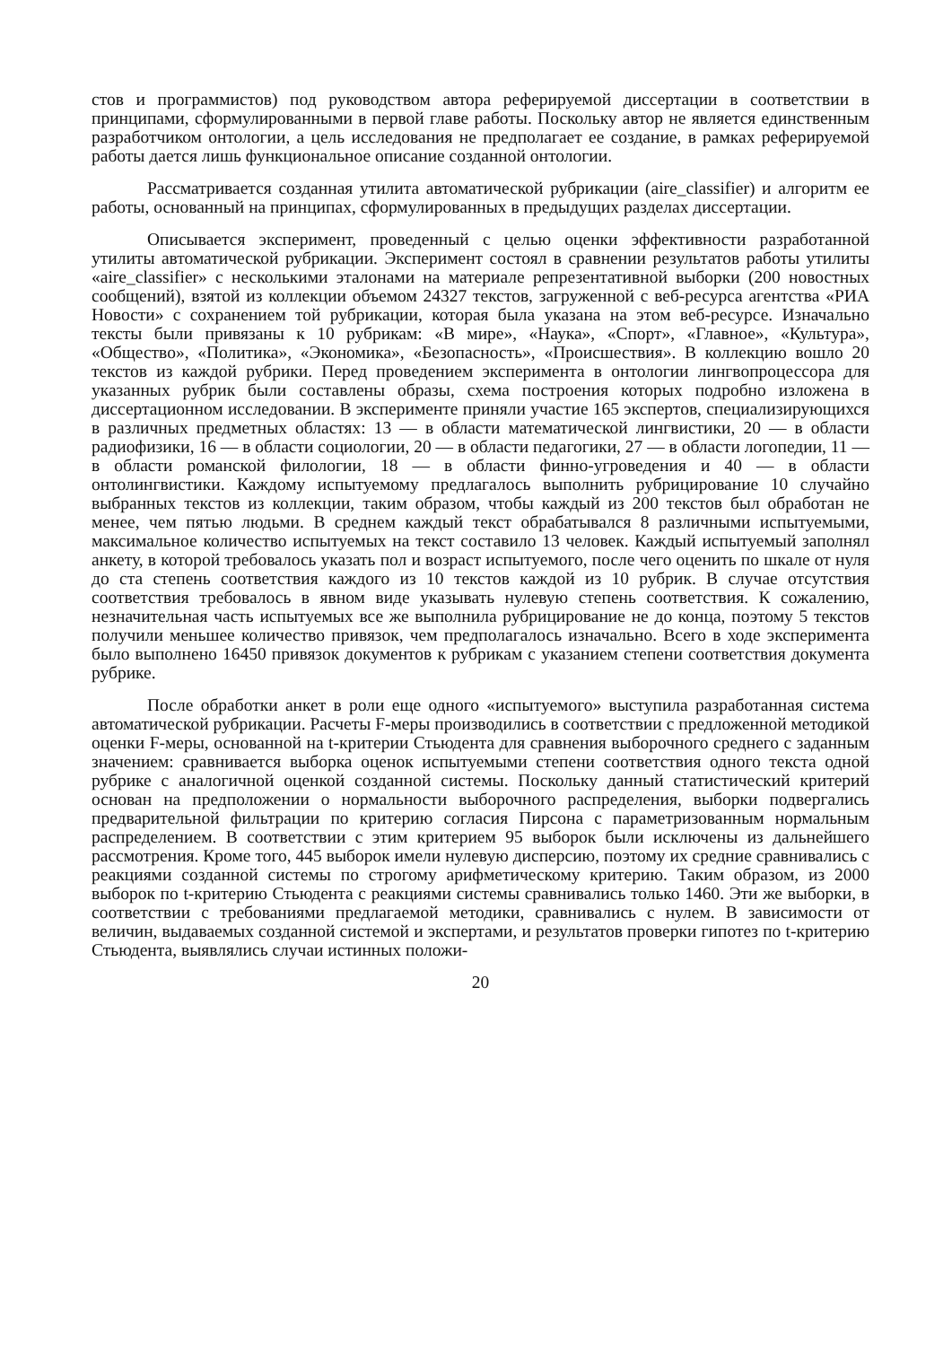стов и программистов) под руководством автора реферируемой диссертации в соответствии в принципами, сформулированными в первой главе работы. Поскольку автор не является единственным разработчиком онтологии, а цель исследования не предполагает ее создание, в рамках реферируемой работы дается лишь функциональное описание созданной онтологии.
Рассматривается созданная утилита автоматической рубрикации (aire_classifier) и алгоритм ее работы, основанный на принципах, сформулированных в предыдущих разделах диссертации.
Описывается эксперимент, проведенный с целью оценки эффективности разработанной утилиты автоматической рубрикации. Эксперимент состоял в сравнении результатов работы утилиты «aire_classifier» с несколькими эталонами на материале репрезентативной выборки (200 новостных сообщений), взятой из коллекции объемом 24327 текстов, загруженной с веб-ресурса агентства «РИА Новости» с сохранением той рубрикации, которая была указана на этом веб-ресурсе. Изначально тексты были привязаны к 10 рубрикам: «В мире», «Наука», «Спорт», «Главное», «Культура», «Общество», «Политика», «Экономика», «Безопасность», «Происшествия». В коллекцию вошло 20 текстов из каждой рубрики. Перед проведением эксперимента в онтологии лингвопроцессора для указанных рубрик были составлены образы, схема построения которых подробно изложена в диссертационном исследовании. В эксперименте приняли участие 165 экспертов, специализирующихся в различных предметных областях: 13 — в области математической лингвистики, 20 — в области радиофизики, 16 — в области социологии, 20 — в области педагогики, 27 — в области логопедии, 11 — в области романской филологии, 18 — в области финно-угроведения и 40 — в области онтолингвистики. Каждому испытуемому предлагалось выполнить рубрицирование 10 случайно выбранных текстов из коллекции, таким образом, чтобы каждый из 200 текстов был обработан не менее, чем пятью людьми. В среднем каждый текст обрабатывался 8 различными испытуемыми, максимальное количество испытуемых на текст составило 13 человек. Каждый испытуемый заполнял анкету, в которой требовалось указать пол и возраст испытуемого, после чего оценить по шкале от нуля до ста степень соответствия каждого из 10 текстов каждой из 10 рубрик. В случае отсутствия соответствия требовалось в явном виде указывать нулевую степень соответствия. К сожалению, незначительная часть испытуемых все же выполнила рубрицирование не до конца, поэтому 5 текстов получили меньшее количество привязок, чем предполагалось изначально. Всего в ходе эксперимента было выполнено 16450 привязок документов к рубрикам с указанием степени соответствия документа рубрике.
После обработки анкет в роли еще одного «испытуемого» выступила разработанная система автоматической рубрикации. Расчеты F-меры производились в соответствии с предложенной методикой оценки F-меры, основанной на t-критерии Стьюдента для сравнения выборочного среднего с заданным значением: сравнивается выборка оценок испытуемыми степени соответствия одного текста одной рубрике с аналогичной оценкой созданной системы. Поскольку данный статистический критерий основан на предположении о нормальности выборочного распределения, выборки подвергались предварительной фильтрации по критерию согласия Пирсона с параметризованным нормальным распределением. В соответствии с этим критерием 95 выборок были исключены из дальнейшего рассмотрения. Кроме того, 445 выборок имели нулевую дисперсию, поэтому их средние сравнивались с реакциями созданной системы по строгому арифметическому критерию. Таким образом, из 2000 выборок по t-критерию Стьюдента с реакциями системы сравнивались только 1460. Эти же выборки, в соответствии с требованиями предлагаемой методики, сравнивались с нулем. В зависимости от величин, выдаваемых созданной системой и экспертами, и результатов проверки гипотез по t-критерию Стьюдента, выявлялись случаи истинных положи-
20